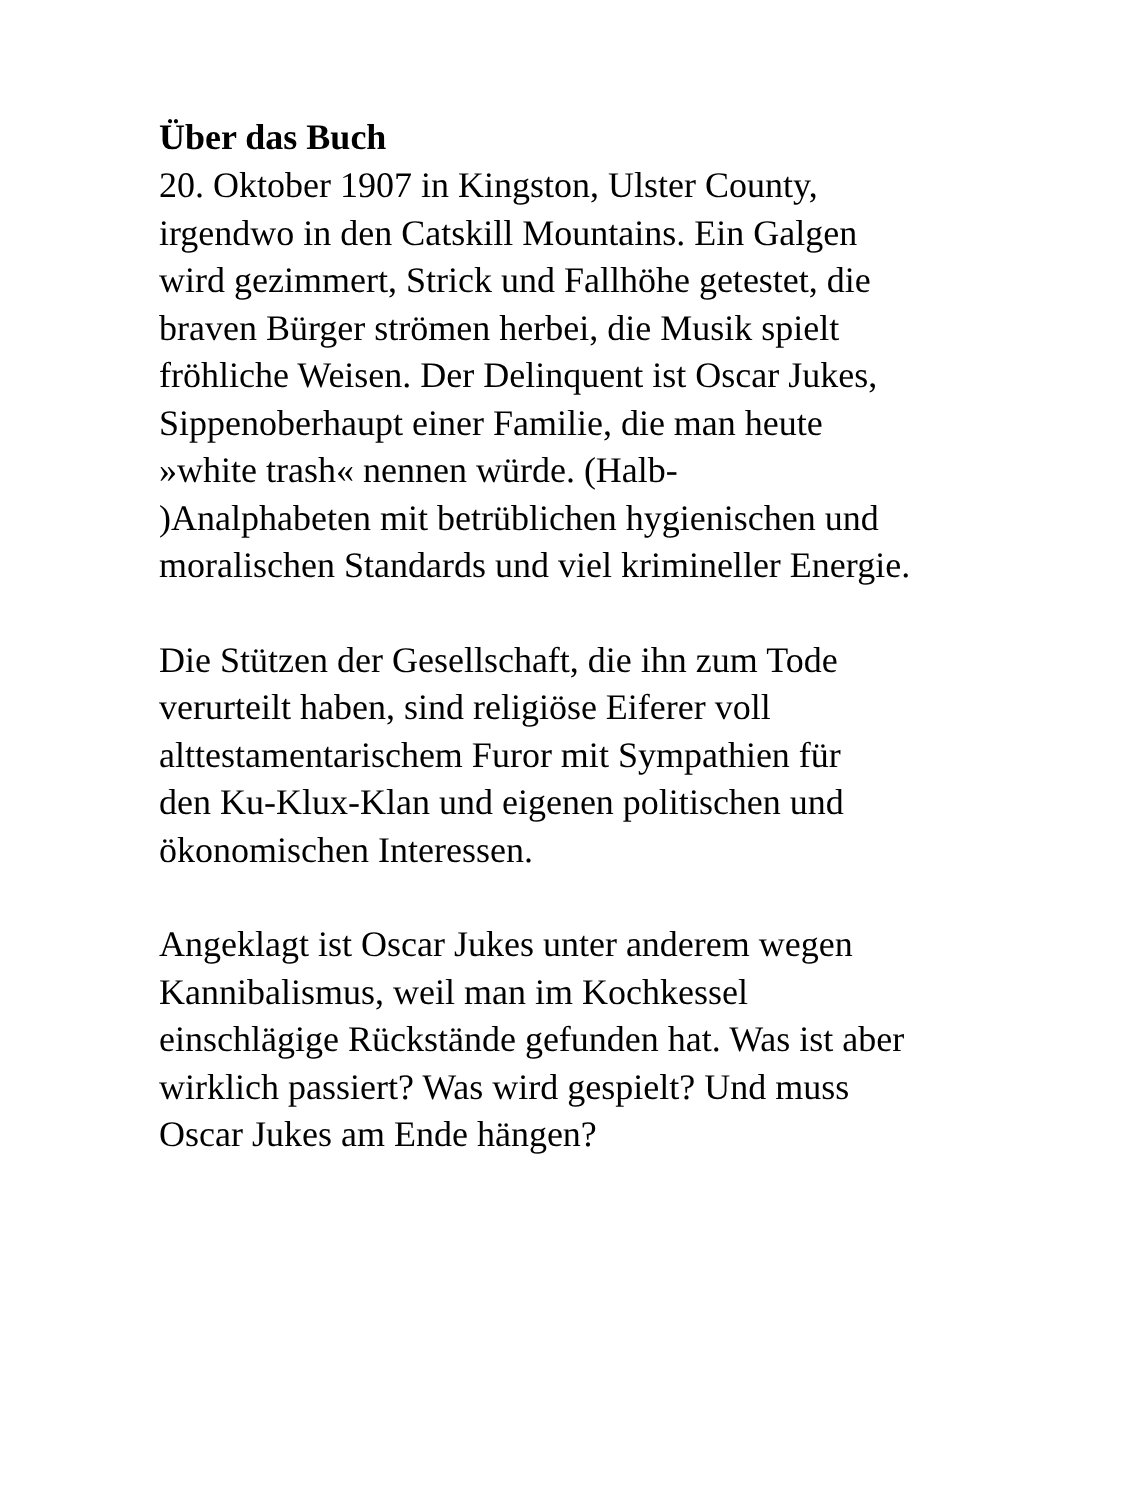Über das Buch
20. Oktober 1907 in Kingston, Ulster County,
irgendwo in den Catskill Mountains. Ein Galgen
wird gezimmert, Strick und Fallhöhe getestet, die
braven Bürger strömen herbei, die Musik spielt
fröhliche Weisen. Der Delinquent ist Oscar Jukes,
Sippenoberhaupt einer Familie, die man heute
»white trash« nennen würde. (Halb-
)Analphabeten mit betrüblichen hygienischen und
moralischen Standards und viel krimineller Energie.
Die Stützen der Gesellschaft, die ihn zum Tode
verurteilt haben, sind religiöse Eiferer voll
alttestamentarischem Furor mit Sympathien für
den Ku-Klux-Klan und eigenen politischen und
ökonomischen Interessen.
Angeklagt ist Oscar Jukes unter anderem wegen
Kannibalismus, weil man im Kochkessel
einschlägige Rückstände gefunden hat. Was ist aber
wirklich passiert? Was wird gespielt? Und muss
Oscar Jukes am Ende hängen?